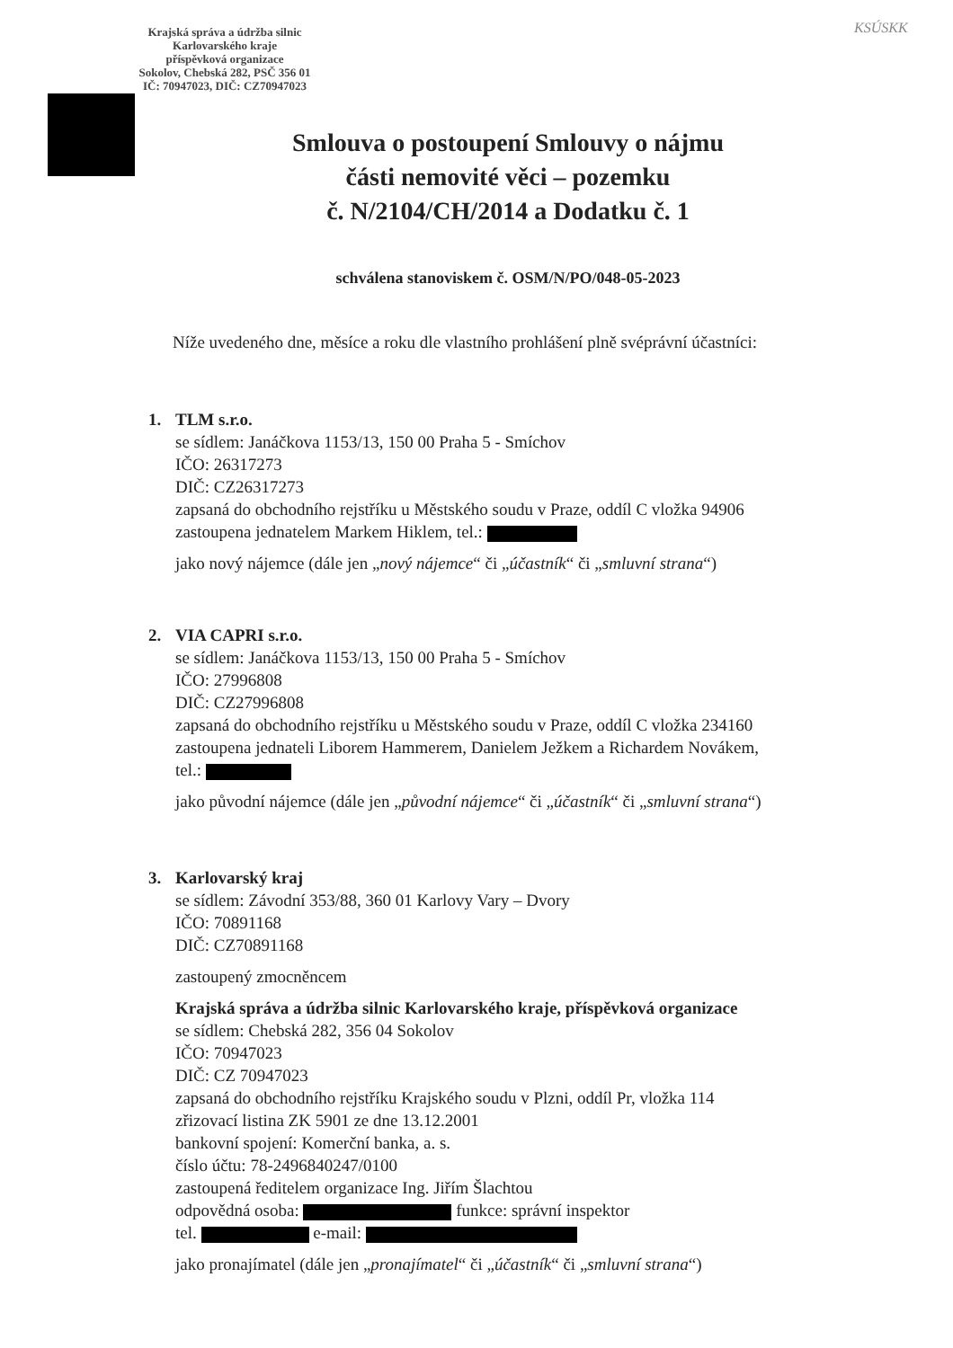Krajská správa a údržba silnic
Karlovarského kraje
příspěvková organizace
Sokolov, Chebská 282, PSČ 356 01
IČ: 70947023, DIČ: CZ70947023
KSÚSKK
Smlouva o postoupení Smlouvy o nájmu
části nemovité věci – pozemku
č. N/2104/CH/2014 a Dodatku č. 1
schválena stanoviskem č. OSM/N/PO/048-05-2023
Níže uvedeného dne, měsíce a roku dle vlastního prohlášení plně svéprávní účastníci:
1. TLM s.r.o.
se sídlem: Janáčkova 1153/13, 150 00 Praha 5 - Smíchov
IČO: 26317273
DIČ: CZ26317273
zapsaná do obchodního rejstříku u Městského soudu v Praze, oddíl C vložka 94906
zastoupena jednatelem Markem Hiklem, tel.:
jako nový nájemce (dále jen „nový nájemce“ či „účastník“ či „smluvní strana“)
2. VIA CAPRI s.r.o.
se sídlem: Janáčkova 1153/13, 150 00 Praha 5 - Smíchov
IČO: 27996808
DIČ: CZ27996808
zapsaná do obchodního rejstříku u Městského soudu v Praze, oddíl C vložka 234160
zastoupena jednateli Liborem Hammerem, Danielem Ježkem a Richardem Novákem,
tel.:
jako původní nájemce (dále jen „původní nájemce“ či „účastník“ či „smluvní strana“)
3. Karlovarský kraj
se sídlem: Závodní 353/88, 360 01 Karlovy Vary – Dvory
IČO: 70891168
DIČ: CZ70891168
zastoupený zmocněncem
Krajská správa a údržba silnic Karlovarského kraje, příspěvková organizace
se sídlem: Chebská 282, 356 04 Sokolov
IČO: 70947023
DIČ: CZ 70947023
zapsaná do obchodního rejstříku Krajského soudu v Plzni, oddíl Pr, vložka 114
zřizovací listina ZK 5901 ze dne 13.12.2001
bankovní spojení: Komerční banka, a. s.
číslo účtu: 78-2496840247/0100
zastoupená ředitelem organizace Ing. Jiřím Šlachtou
odpovědná osoba: funkce: správní inspektor
tel. e-mail:
jako pronajímatel (dále jen „pronajímatel“ či „účastník“ či „smluvní strana“)